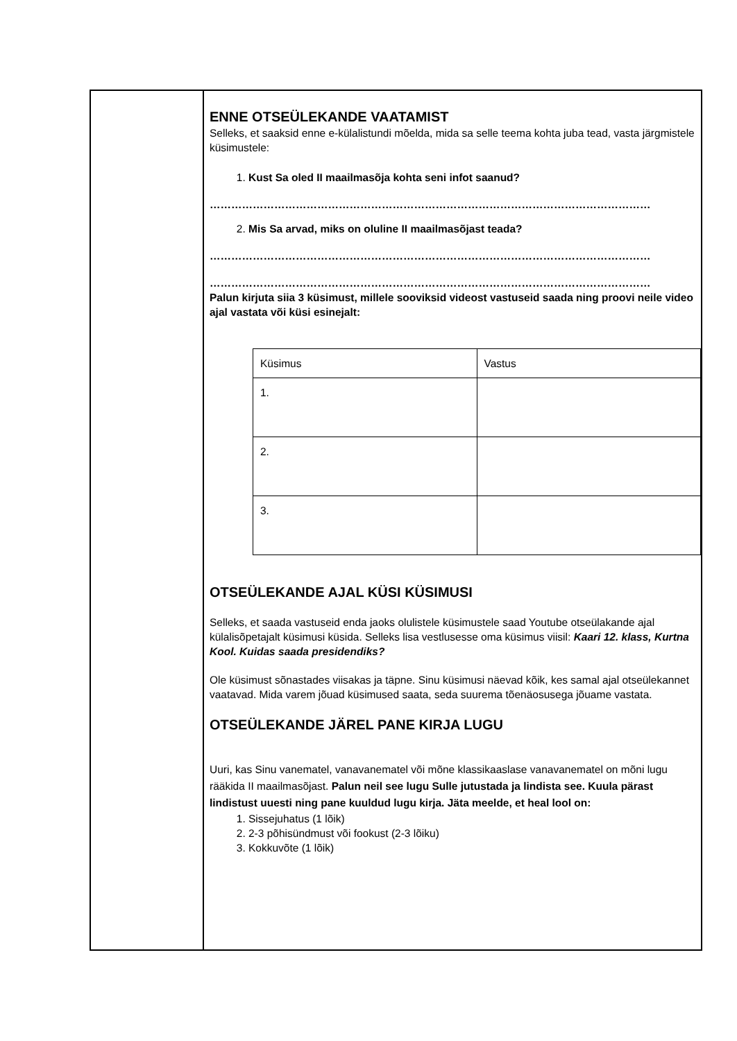| | ENNE OTSEÜLEKANDE VAATAMIST Selleks, et saaksid enne e-külalistundi mõelda, mida sa selle teema kohta juba tead, vasta järgmistele küsimustele: 1. Kust Sa oled II maailmasõja kohta seni infot saanud? …………………………………………………………………………………………………………… 2. Mis Sa arvad, miks on oluline II maailmasõjast teada? …………………………………………………………………………………………………………… …………………………………………………………………………………………………………… Palun kirjuta siia 3 küsimust, millele sooviksid videost vastuseid saada ning proovi neile video ajal vastata või küsi esinejalt: / Küsimus / Vastus / / 1. / / / 2. / / / 3. / / OTSEÜLEKANDE AJAL KÜSI KÜSIMUSI Selleks, et saada vastuseid enda jaoks olulistele küsimustele saad Youtube otseülakande ajal külalisõpetajalt küsimusi küsida. Selleks lisa vestlusesse oma küsimus viisil: Kaari 12. klass, Kurtna Kool. Kuidas saada presidendiks? Ole küsimust sõnastades viisakas ja täpne. Sinu küsimusi näevad kõik, kes samal ajal otseülekannet vaatavad. Mida varem jõuad küsimused saata, seda suurema tõenäosusega jõuame vastata. OTSEÜLEKANDE JÄREL PANE KIRJA LUGU Uuri, kas Sinu vanematel, vanavanematel või mõne klassikaaslase vanavanematel on mõni lugu rääkida II maailmasõjast. Palun neil see lugu Sulle jutustada ja lindista see. Kuula pärast lindistust uuesti ning pane kuuldud lugu kirja. Jäta meelde, et heal lool on: 1. Sissejuhatus (1 lõik) 2. 2-3 põhisündmust või fookust (2-3 lõiku) 3. Kokkuvõte (1 lõik) |